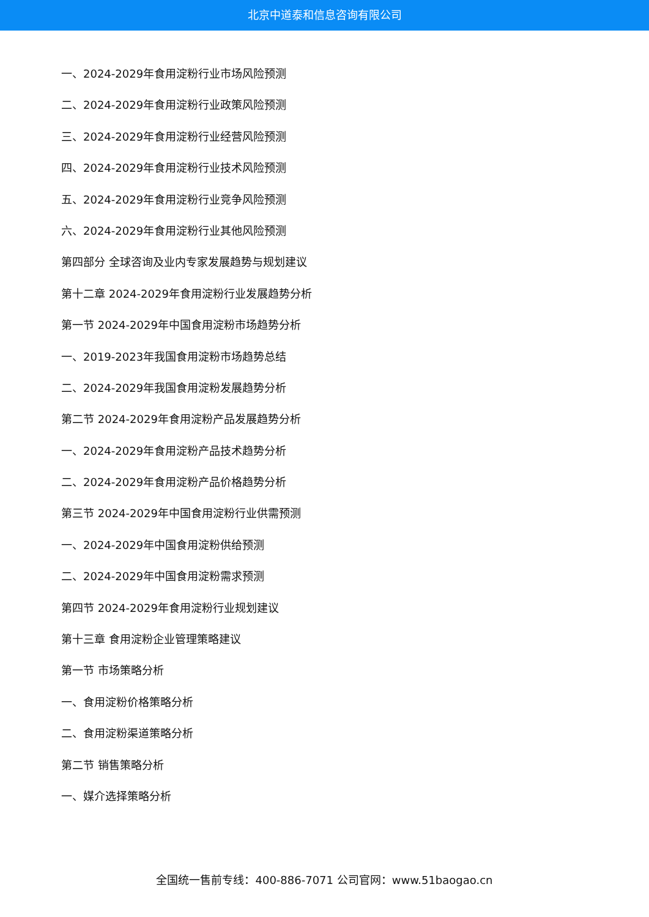北京中道泰和信息咨询有限公司
一、2024-2029年食用淀粉行业市场风险预测
二、2024-2029年食用淀粉行业政策风险预测
三、2024-2029年食用淀粉行业经营风险预测
四、2024-2029年食用淀粉行业技术风险预测
五、2024-2029年食用淀粉行业竞争风险预测
六、2024-2029年食用淀粉行业其他风险预测
第四部分 全球咨询及业内专家发展趋势与规划建议
第十二章 2024-2029年食用淀粉行业发展趋势分析
第一节 2024-2029年中国食用淀粉市场趋势分析
一、2019-2023年我国食用淀粉市场趋势总结
二、2024-2029年我国食用淀粉发展趋势分析
第二节 2024-2029年食用淀粉产品发展趋势分析
一、2024-2029年食用淀粉产品技术趋势分析
二、2024-2029年食用淀粉产品价格趋势分析
第三节 2024-2029年中国食用淀粉行业供需预测
一、2024-2029年中国食用淀粉供给预测
二、2024-2029年中国食用淀粉需求预测
第四节 2024-2029年食用淀粉行业规划建议
第十三章 食用淀粉企业管理策略建议
第一节 市场策略分析
一、食用淀粉价格策略分析
二、食用淀粉渠道策略分析
第二节 销售策略分析
一、媒介选择策略分析
全国统一售前专线：400-886-7071 公司官网：www.51baogao.cn